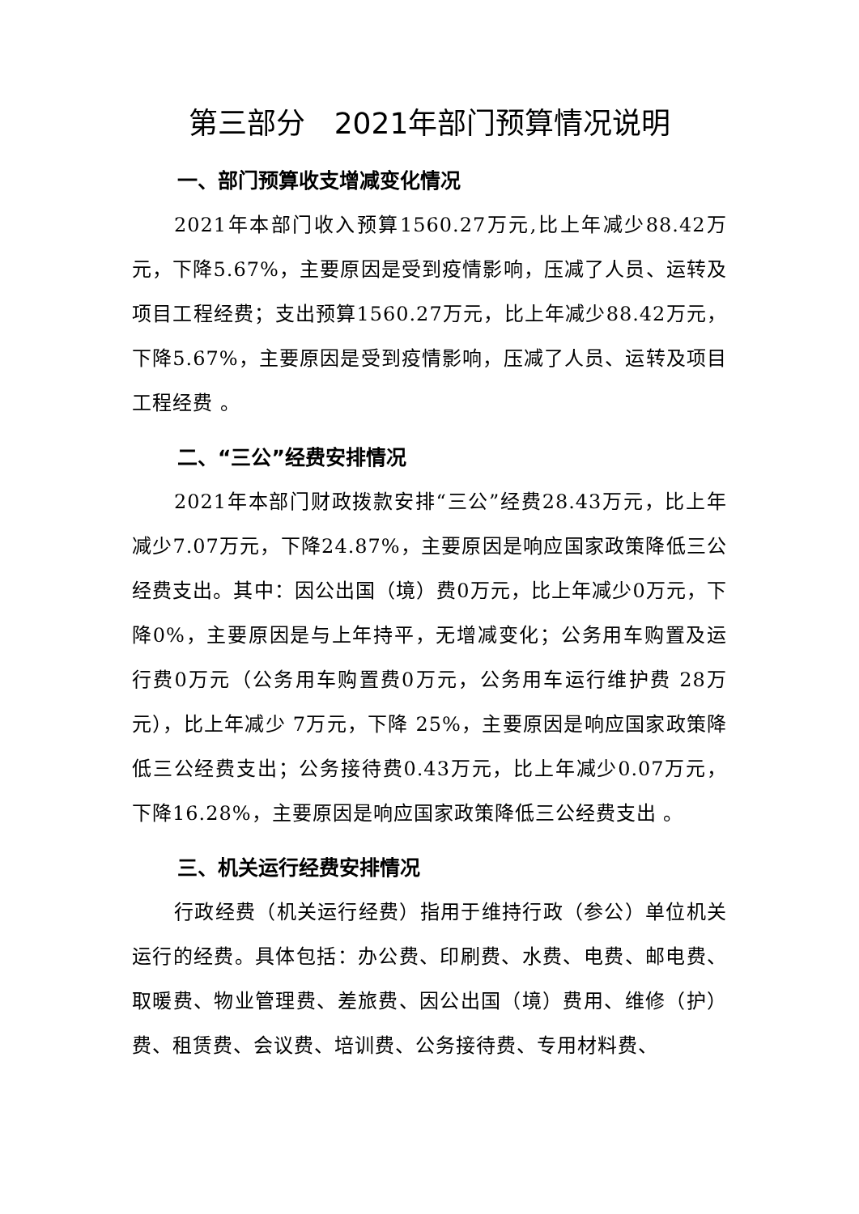第三部分　2021年部门预算情况说明
一、部门预算收支增减变化情况
2021年本部门收入预算1560.27万元,比上年减少88.42万元，下降5.67%，主要原因是受到疫情影响，压减了人员、运转及项目工程经费；支出预算1560.27万元，比上年减少88.42万元，下降5.67%，主要原因是受到疫情影响，压减了人员、运转及项目工程经费 。
二、“三公”经费安排情况
2021年本部门财政拨款安排“三公”经费28.43万元，比上年减少7.07万元，下降24.87%，主要原因是响应国家政策降低三公经费支出。其中：因公出国（境）费0万元，比上年减少0万元，下降0%，主要原因是与上年持平，无增减变化；公务用车购置及运行费0万元（公务用车购置费0万元，公务用车运行维护费 28万元），比上年减少 7万元，下降 25%，主要原因是响应国家政策降低三公经费支出；公务接待费0.43万元，比上年减少0.07万元，下降16.28%，主要原因是响应国家政策降低三公经费支出 。
三、机关运行经费安排情况
行政经费（机关运行经费）指用于维持行政（参公）单位机关运行的经费。具体包括：办公费、印刷费、水费、电费、邮电费、取暖费、物业管理费、差旅费、因公出国（境）费用、维修（护）费、租赁费、会议费、培训费、公务接待费、专用材料费、